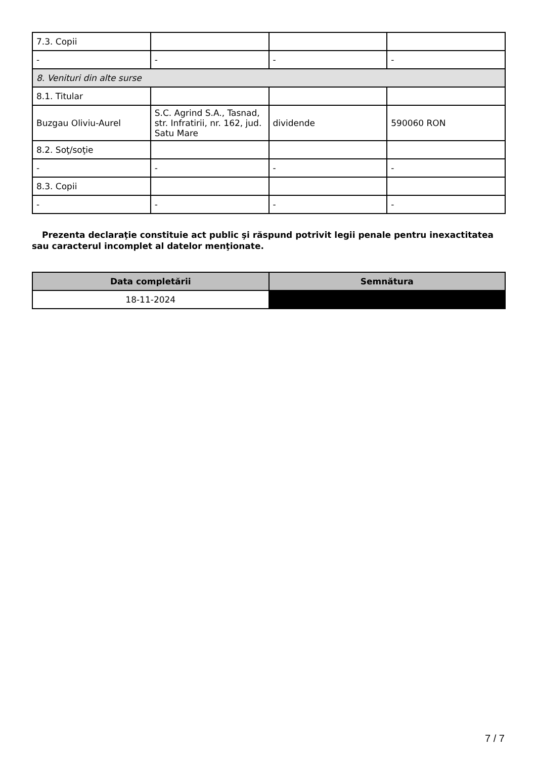| 7.3. Copii | | | |
| - | - | - | - |
| 8. Venituri din alte surse | | | |
| 8.1. Titular | | | |
| Buzgau Oliviu-Aurel | S.C. Agrind S.A., Tasnad, str. Infratirii, nr. 162, jud. Satu Mare | dividende | 590060 RON |
| 8.2. Soţ/soţie | | | |
| - | - | - | - |
| 8.3. Copii | | | |
| - | - | - | - |
Prezenta declaraţie constituie act public şi răspund potrivit legii penale pentru inexactitatea sau caracterul incomplet al datelor menţionate.
| Data completării | Semnătura |
| --- | --- |
| 18-11-2024 | |
7 / 7